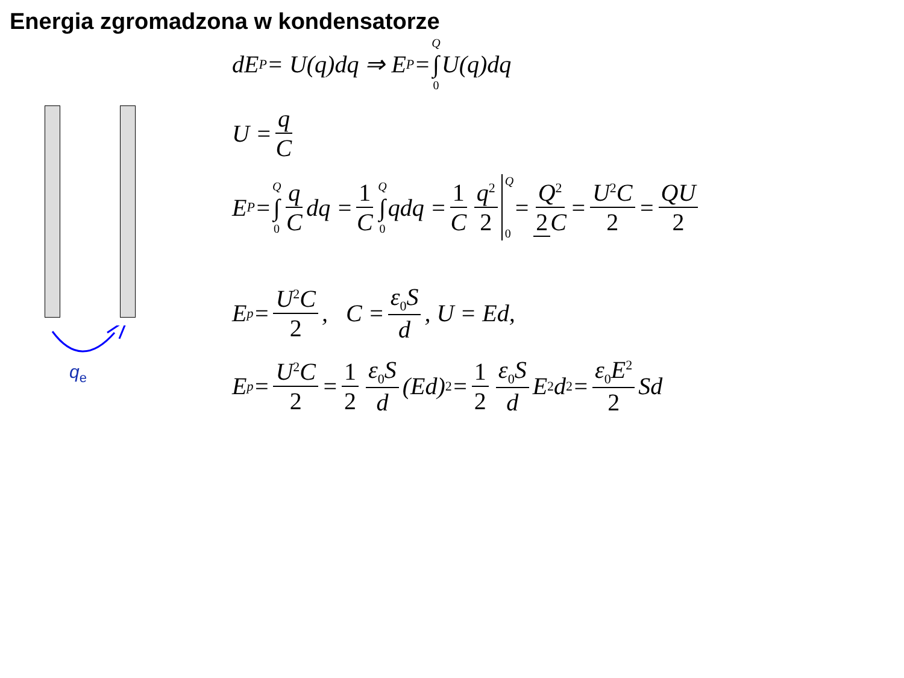Energia zgromadzona w kondensatorze
q<sub>e</sub>
dE<sub>P</sub> = U(q)dq ⇒ E<sub>P</sub> = Q ∫ 0 U(q)dq
U = q C
E<sub>P</sub> = Q ∫ 0 q C dq = 1 C Q ∫ 0 qdq = 1 C q<sup>2</sup> 2 Q 0 = Q<sup>2</sup> 2 C = U<sup>2</sup>C 2 = QU 2
E<sub>p</sub> = U<sup>2</sup>C 2, C = ε<sub>0</sub>S d, U = Ed,
E<sub>p</sub> = U<sup>2</sup>C 2 = 1 2 ε<sub>0</sub>S d (Ed)<sup>2</sup> = 1 2 ε<sub>0</sub>S d E<sup>2</sup>d<sup>2</sup> = ε<sub>0</sub>E<sup>2</sup> 2 Sd